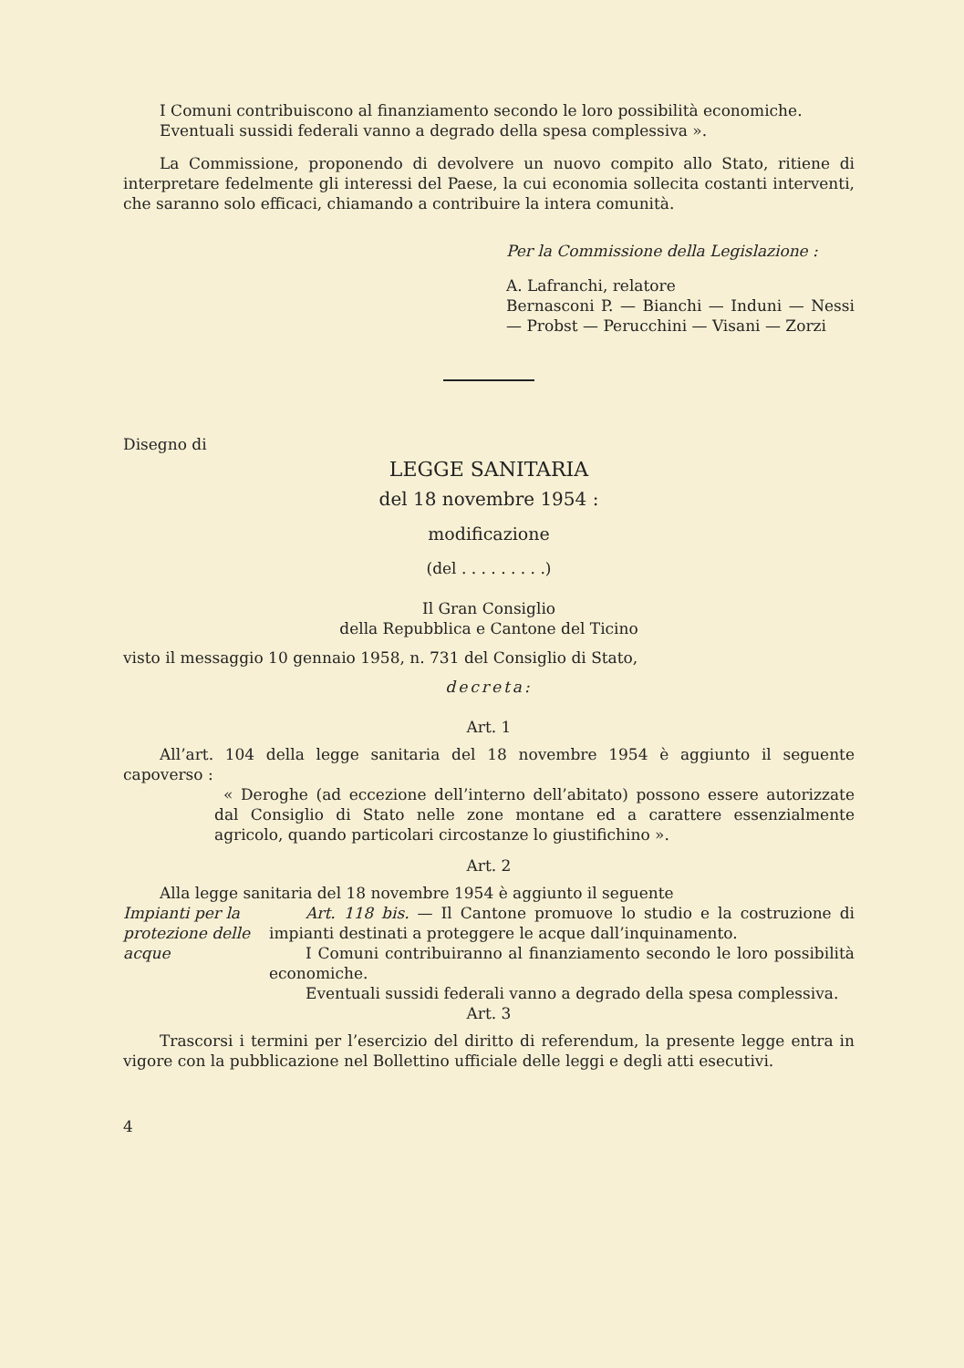I Comuni contribuiscono al finanziamento secondo le loro possibilità economiche.
Eventuali sussidi federali vanno a degrado della spesa complessiva ».
La Commissione, proponendo di devolvere un nuovo compito allo Stato, ritiene di interpretare fedelmente gli interessi del Paese, la cui economia sollecita costanti interventi, che saranno solo efficaci, chiamando a contribuire la intera comunità.
Per la Commissione della Legislazione :
A. Lafranchi, relatore
Bernasconi P. — Bianchi — Induni — Nessi — Probst — Perucchini — Visani — Zorzi
Disegno di
LEGGE SANITARIA
del 18 novembre 1954 :
modificazione
(del . . . . . . . . .)
Il Gran Consiglio
della Repubblica e Cantone del Ticino
visto il messaggio 10 gennaio 1958, n. 731 del Consiglio di Stato,
decreta:
Art. 1
All’art. 104 della legge sanitaria del 18 novembre 1954 è aggiunto il seguente capoverso :
« Deroghe (ad eccezione dell’interno dell’abitato) possono essere autorizzate dal Consiglio di Stato nelle zone montane ed a carattere essenzialmente agricolo, quando particolari circostanze lo giustifichino ».
Art. 2
Alla legge sanitaria del 18 novembre 1954 è aggiunto il seguente
Impianti per la protezione delle acque
Art. 118 bis. — Il Cantone promuove lo studio e la costruzione di impianti destinati a proteggere le acque dall’inquinamento.
I Comuni contribuiranno al finanziamento secondo le loro possibilità economiche.
Eventuali sussidi federali vanno a degrado della spesa complessiva.
Art. 3
Trascorsi i termini per l’esercizio del diritto di referendum, la presente legge entra in vigore con la pubblicazione nel Bollettino ufficiale delle leggi e degli atti esecutivi.
4